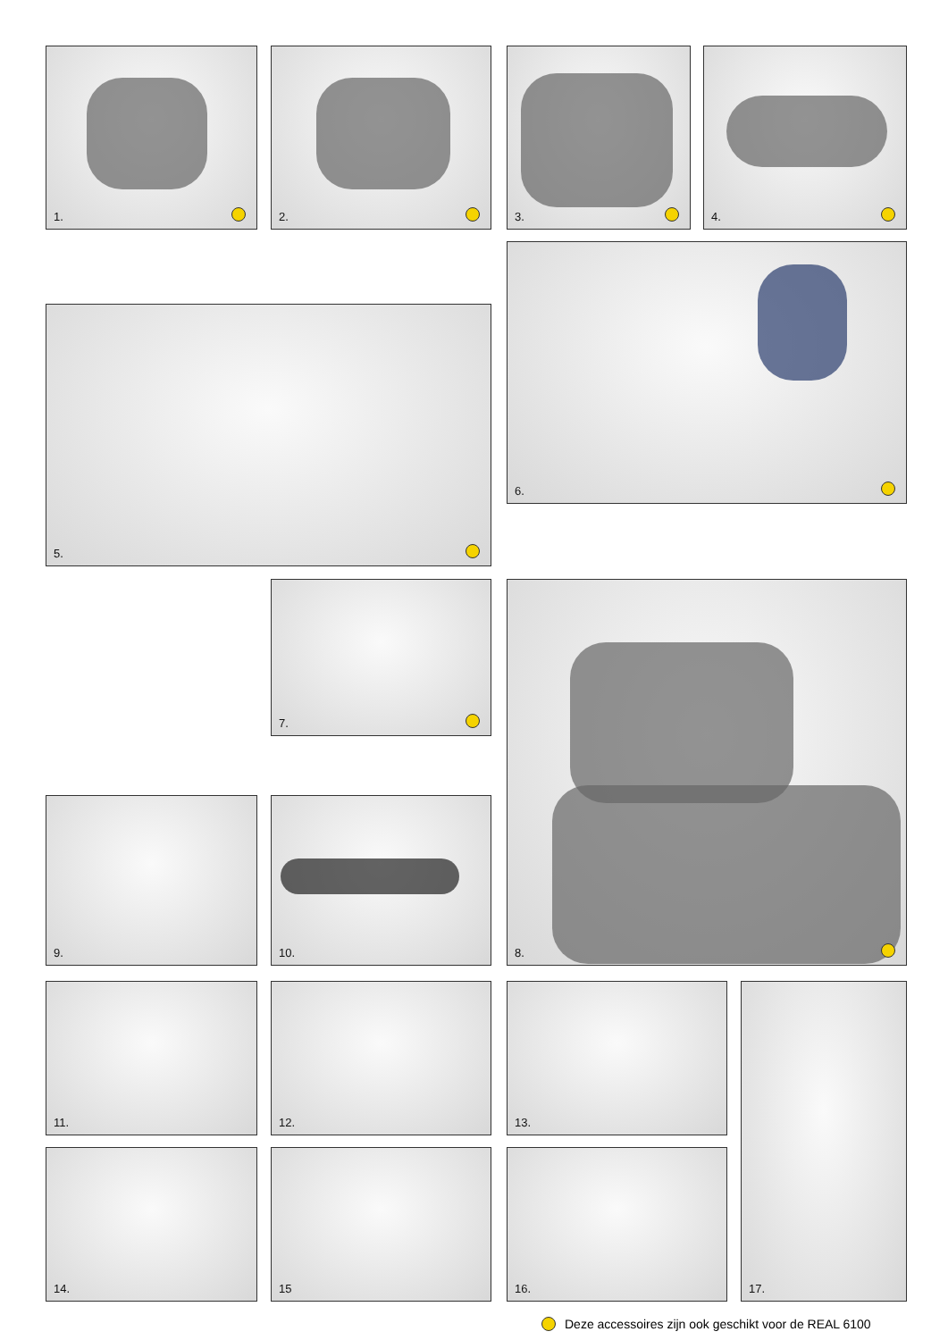1. 2. 3. 4.
6.
5.
7. 8.
9. 10.
11. 12. 13. 17.
14. 15 16.
Deze accessoires zijn ook geschikt voor de REAL 6100